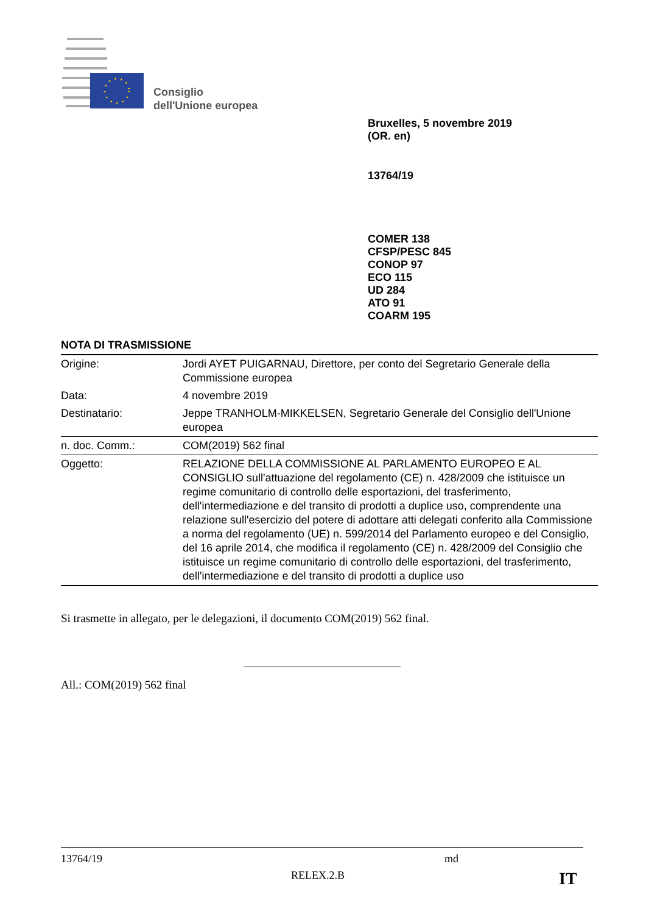Consiglio
dell'Unione europea
Bruxelles, 5 novembre 2019
(OR. en)
13764/19
COMER 138
CFSP/PESC 845
CONOP 97
ECO 115
UD 284
ATO 91
COARM 195
NOTA DI TRASMISSIONE
| Origine: | Jordi AYET PUIGARNAU, Direttore, per conto del Segretario Generale della Commissione europea |
| Data: | 4 novembre 2019 |
| Destinatario: | Jeppe TRANHOLM-MIKKELSEN, Segretario Generale del Consiglio dell'Unione europea |
| n. doc. Comm.: | COM(2019) 562 final |
| Oggetto: | RELAZIONE DELLA COMMISSIONE AL PARLAMENTO EUROPEO E AL CONSIGLIO sull'attuazione del regolamento (CE) n. 428/2009 che istituisce un regime comunitario di controllo delle esportazioni, del trasferimento, dell'intermediazione e del transito di prodotti a duplice uso, comprendente una relazione sull'esercizio del potere di adottare atti delegati conferito alla Commissione a norma del regolamento (UE) n. 599/2014 del Parlamento europeo e del Consiglio, del 16 aprile 2014, che modifica il regolamento (CE) n. 428/2009 del Consiglio che istituisce un regime comunitario di controllo delle esportazioni, del trasferimento, dell'intermediazione e del transito di prodotti a duplice uso |
Si trasmette in allegato, per le delegazioni, il documento COM(2019) 562 final.
All.: COM(2019) 562 final
13764/19 md
RELEX.2.B IT